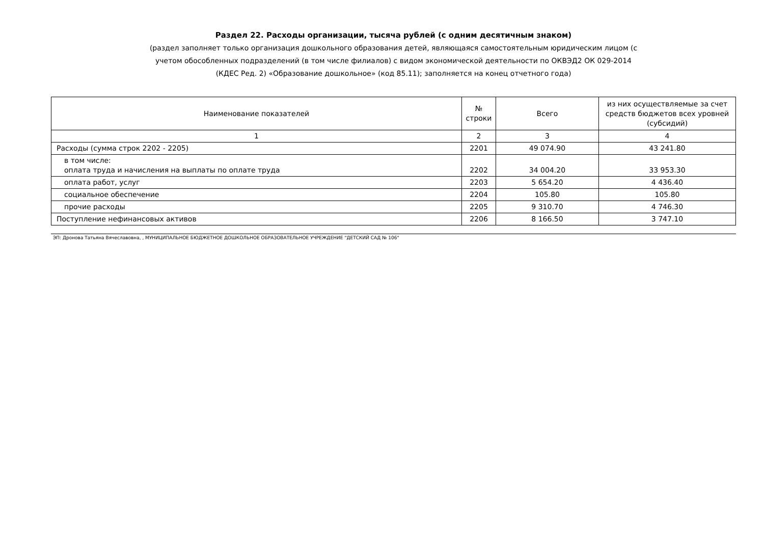Раздел 22. Расходы организации, тысяча рублей (с одним десятичным знаком)
(раздел заполняет только организация дошкольного образования детей, являющаяся самостоятельным юридическим лицом (с
учетом обособленных подразделений (в том числе филиалов) с видом экономической деятельности по ОКВЭД2 ОК 029-2014
(КДЕС Ред. 2) «Образование дошкольное» (код 85.11); заполняется на конец отчетного года)
| Наименование показателей | № строки | Всего | из них осуществляемые за счет средств бюджетов всех уровней (субсидий) |
| --- | --- | --- | --- |
| 1 | 2 | 3 | 4 |
| Расходы (сумма строк 2202 - 2205) | 2201 | 49 074.90 | 43 241.80 |
| в том числе: оплата труда и начисления на выплаты по оплате труда | 2202 | 34 004.20 | 33 953.30 |
| оплата работ, услуг | 2203 | 5 654.20 | 4 436.40 |
| социальное обеспечение | 2204 | 105.80 | 105.80 |
| прочие расходы | 2205 | 9 310.70 | 4 746.30 |
| Поступление нефинансовых активов | 2206 | 8 166.50 | 3 747.10 |
ЭП: Дронова Татьяна Вячеславовна, , МУНИЦИПАЛЬНОЕ БЮДЖЕТНОЕ ДОШКОЛЬНОЕ ОБРАЗОВАТЕЛЬНОЕ УЧРЕЖДЕНИЕ "ДЕТСКИЙ САД № 106"